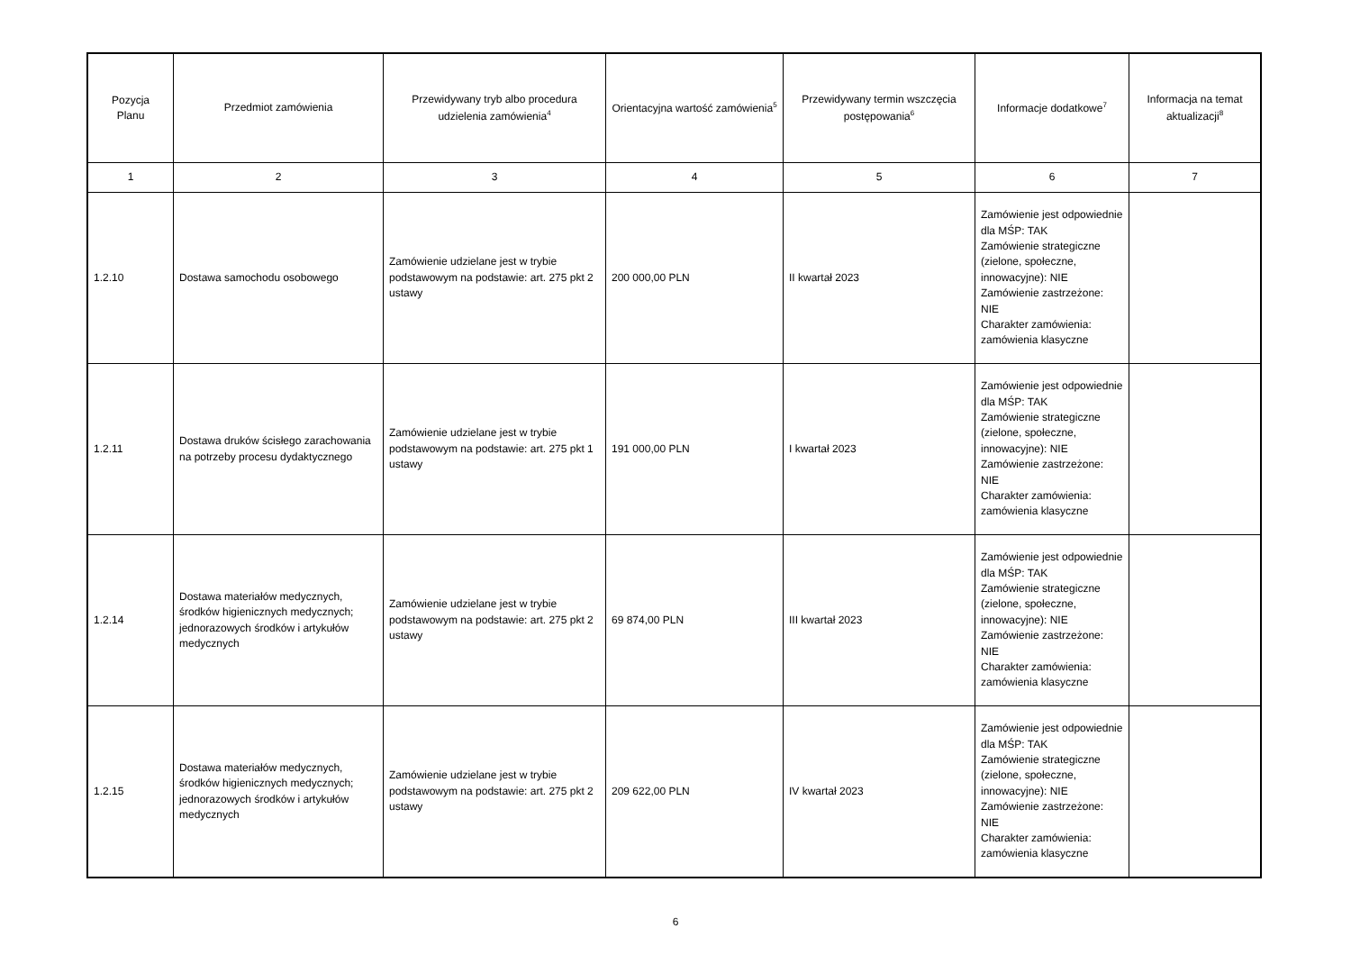| Pozycja Planu | Przedmiot zamówienia | Przewidywany tryb albo procedura udzielenia zamówienia<sup>4</sup> | Orientacyjna wartość zamówienia<sup>5</sup> | Przewidywany termin wszczęcia postępowania<sup>6</sup> | Informacje dodatkowe<sup>7</sup> | Informacja na temat aktualizacji<sup>8</sup> |
| --- | --- | --- | --- | --- | --- | --- |
| 1 | 2 | 3 | 4 | 5 | 6 | 7 |
| 1.2.10 | Dostawa samochodu osobowego | Zamówienie udzielane jest w trybie podstawowym na podstawie: art. 275 pkt 2 ustawy | 200 000,00 PLN | II kwartał 2023 | Zamówienie jest odpowiednie dla MŚP: TAK Zamówienie strategiczne (zielone, społeczne, innowacyjne): NIE Zamówienie zastrzeżone: NIE Charakter zamówienia: zamówienia klasyczne | |
| 1.2.11 | Dostawa druków ścisłego zarachowania na potrzeby procesu dydaktycznego | Zamówienie udzielane jest w trybie podstawowym na podstawie: art. 275 pkt 1 ustawy | 191 000,00 PLN | I kwartał 2023 | Zamówienie jest odpowiednie dla MŚP: TAK Zamówienie strategiczne (zielone, społeczne, innowacyjne): NIE Zamówienie zastrzeżone: NIE Charakter zamówienia: zamówienia klasyczne | |
| 1.2.14 | Dostawa materiałów medycznych, środków higienicznych medycznych; jednorazowych środków i artykułów medycznych | Zamówienie udzielane jest w trybie podstawowym na podstawie: art. 275 pkt 2 ustawy | 69 874,00 PLN | III kwartał 2023 | Zamówienie jest odpowiednie dla MŚP: TAK Zamówienie strategiczne (zielone, społeczne, innowacyjne): NIE Zamówienie zastrzeżone: NIE Charakter zamówienia: zamówienia klasyczne | |
| 1.2.15 | Dostawa materiałów medycznych, środków higienicznych medycznych; jednorazowych środków i artykułów medycznych | Zamówienie udzielane jest w trybie podstawowym na podstawie: art. 275 pkt 2 ustawy | 209 622,00 PLN | IV kwartał 2023 | Zamówienie jest odpowiednie dla MŚP: TAK Zamówienie strategiczne (zielone, społeczne, innowacyjne): NIE Zamówienie zastrzeżone: NIE Charakter zamówienia: zamówienia klasyczne | |
6